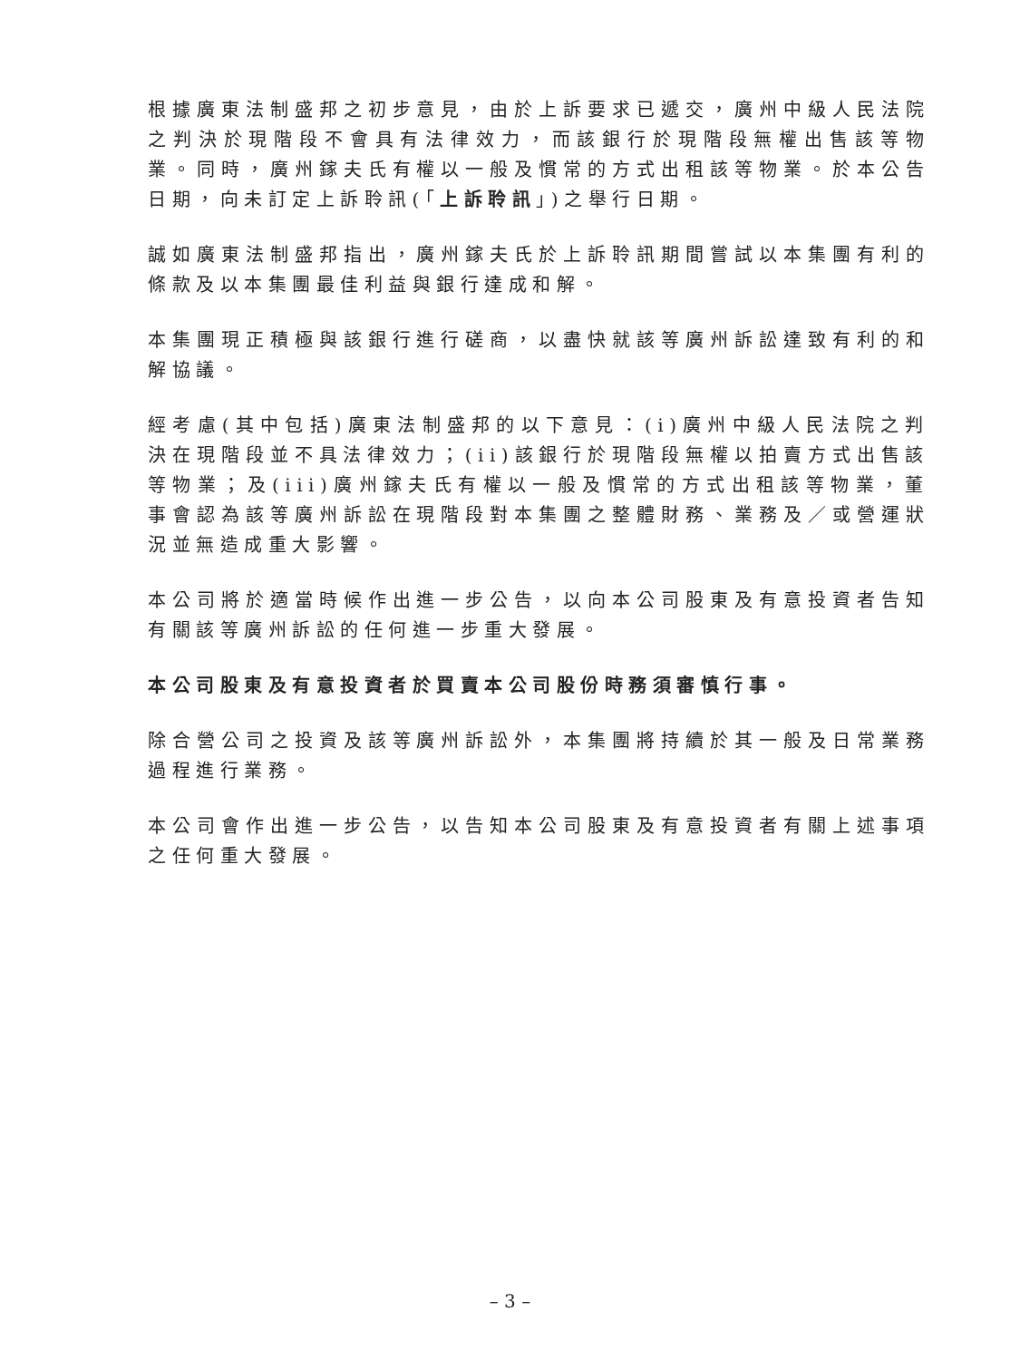根據廣東法制盛邦之初步意見，由於上訴要求已遞交，廣州中級人民法院之判決於現階段不會具有法律效力，而該銀行於現階段無權出售該等物業。同時，廣州鎵夫氏有權以一般及慣常的方式出租該等物業。於本公告日期，向未訂定上訴聆訊(「上訴聆訊」)之舉行日期。
誠如廣東法制盛邦指出，廣州鎵夫氏於上訴聆訊期間嘗試以本集團有利的條款及以本集團最佳利益與銀行達成和解。
本集團現正積極與該銀行進行磋商，以盡快就該等廣州訴訟達致有利的和解協議。
經考慮(其中包括)廣東法制盛邦的以下意見：(i)廣州中級人民法院之判決在現階段並不具法律效力；(ii)該銀行於現階段無權以拍賣方式出售該等物業；及(iii)廣州鎵夫氏有權以一般及慣常的方式出租該等物業，董事會認為該等廣州訴訟在現階段對本集團之整體財務、業務及／或營運狀況並無造成重大影響。
本公司將於適當時候作出進一步公告，以向本公司股東及有意投資者告知有關該等廣州訴訟的任何進一步重大發展。
本公司股東及有意投資者於買賣本公司股份時務須審慎行事。
除合營公司之投資及該等廣州訴訟外，本集團將持續於其一般及日常業務過程進行業務。
本公司會作出進一步公告，以告知本公司股東及有意投資者有關上述事項之任何重大發展。
– 3 –